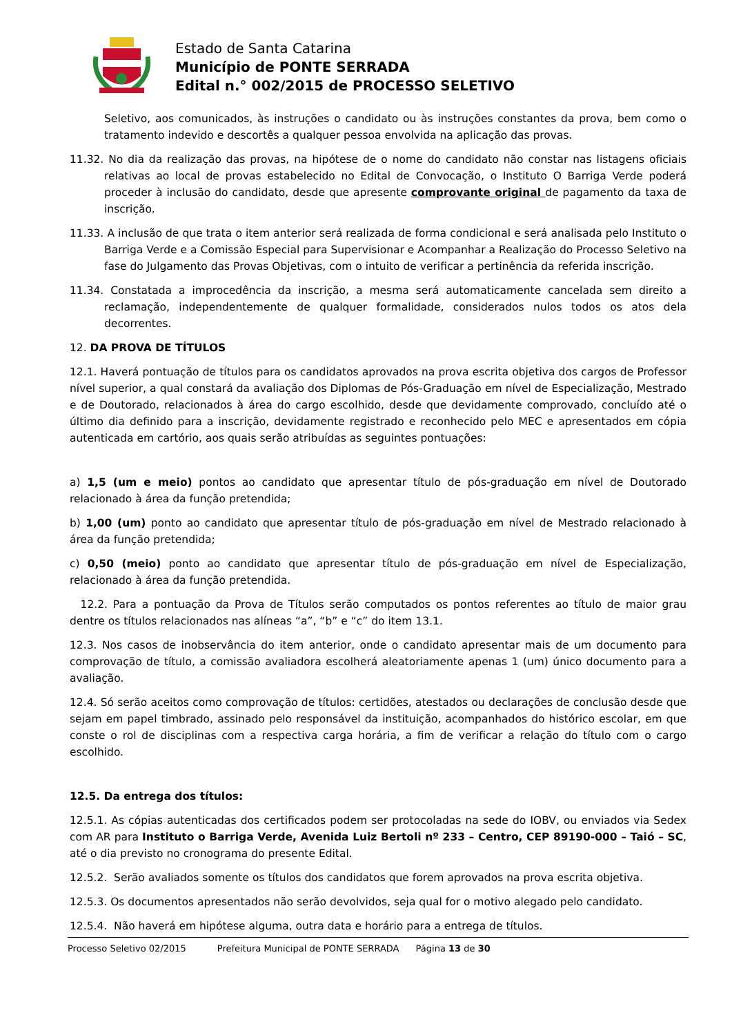Estado de Santa Catarina
Município de PONTE SERRADA
Edital n.° 002/2015 de PROCESSO SELETIVO
Seletivo, aos comunicados, às instruções o candidato ou às instruções constantes da prova, bem como o tratamento indevido e descortês a qualquer pessoa envolvida na aplicação das provas.
11.32. No dia da realização das provas, na hipótese de o nome do candidato não constar nas listagens oficiais relativas ao local de provas estabelecido no Edital de Convocação, o Instituto O Barriga Verde poderá proceder à inclusão do candidato, desde que apresente comprovante original de pagamento da taxa de inscrição.
11.33. A inclusão de que trata o item anterior será realizada de forma condicional e será analisada pelo Instituto o Barriga Verde e a Comissão Especial para Supervisionar e Acompanhar a Realização do Processo Seletivo na fase do Julgamento das Provas Objetivas, com o intuito de verificar a pertinência da referida inscrição.
11.34. Constatada a improcedência da inscrição, a mesma será automaticamente cancelada sem direito a reclamação, independentemente de qualquer formalidade, considerados nulos todos os atos dela decorrentes.
12. DA PROVA DE TÍTULOS
12.1. Haverá pontuação de títulos para os candidatos aprovados na prova escrita objetiva dos cargos de Professor nível superior, a qual constará da avaliação dos Diplomas de Pós-Graduação em nível de Especialização, Mestrado e de Doutorado, relacionados à área do cargo escolhido, desde que devidamente comprovado, concluído até o último dia definido para a inscrição, devidamente registrado e reconhecido pelo MEC e apresentados em cópia autenticada em cartório, aos quais serão atribuídas as seguintes pontuações:
a) 1,5 (um e meio) pontos ao candidato que apresentar título de pós-graduação em nível de Doutorado relacionado à área da função pretendida;
b) 1,00 (um) ponto ao candidato que apresentar título de pós-graduação em nível de Mestrado relacionado à área da função pretendida;
c) 0,50 (meio) ponto ao candidato que apresentar título de pós-graduação em nível de Especialização, relacionado à área da função pretendida.
12.2. Para a pontuação da Prova de Títulos serão computados os pontos referentes ao título de maior grau dentre os títulos relacionados nas alíneas “a”, “b” e “c” do item 13.1.
12.3. Nos casos de inobservância do item anterior, onde o candidato apresentar mais de um documento para comprovação de título, a comissão avaliadora escolherá aleatoriamente apenas 1 (um) único documento para a avaliação.
12.4. Só serão aceitos como comprovação de títulos: certidões, atestados ou declarações de conclusão desde que sejam em papel timbrado, assinado pelo responsável da instituição, acompanhados do histórico escolar, em que conste o rol de disciplinas com a respectiva carga horária, a fim de verificar a relação do título com o cargo escolhido.
12.5. Da entrega dos títulos:
12.5.1. As cópias autenticadas dos certificados podem ser protocoladas na sede do IOBV, ou enviados via Sedex com AR para Instituto o Barriga Verde, Avenida Luiz Bertoli nº 233 – Centro, CEP 89190-000 – Taió – SC, até o dia previsto no cronograma do presente Edital.
12.5.2. Serão avaliados somente os títulos dos candidatos que forem aprovados na prova escrita objetiva.
12.5.3. Os documentos apresentados não serão devolvidos, seja qual for o motivo alegado pelo candidato.
12.5.4. Não haverá em hipótese alguma, outra data e horário para a entrega de títulos.
Processo Seletivo 02/2015 Prefeitura Municipal de PONTE SERRADA Página 13 de 30